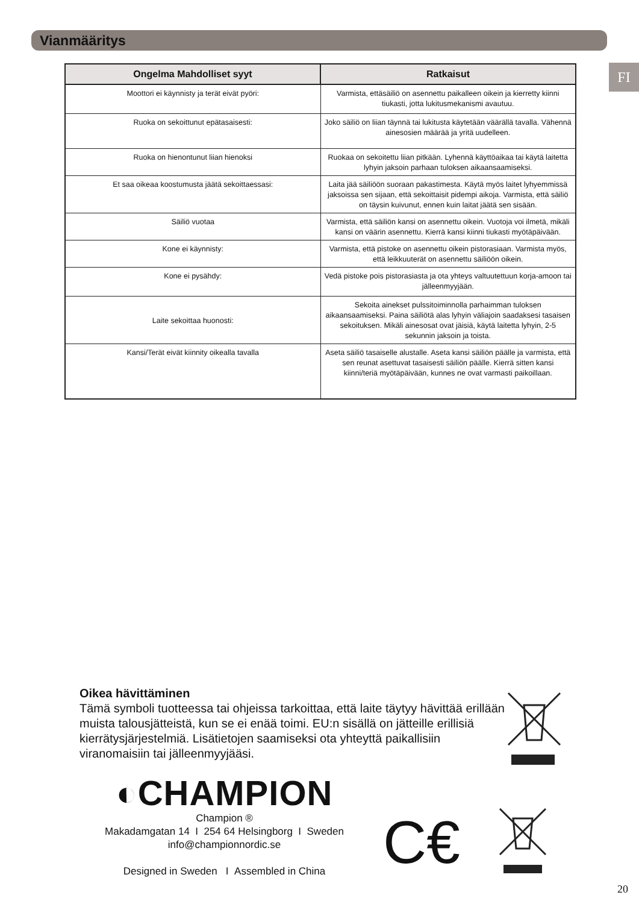Vianmääritys
FI
| Ongelma Mahdolliset syyt | Ratkaisut |
| --- | --- |
| Moottori ei käynnisty ja terät eivät pyöri: | Varmista, ettäsäiliö on asennettu paikalleen oikein ja kierretty kiinni tiukasti, jotta lukitusmekanismi avautuu. |
| Ruoka on sekoittunut epätasaisesti: | Joko säiliö on liian täynnä tai lukitusta käytetään väärällä tavalla. Vähennä ainesosien määrää ja yritä uudelleen. |
| Ruoka on hienontunut liian hienoksi | Ruokaa on sekoitettu liian pitkään. Lyhennä käyttöaikaa tai käytä laitetta lyhyin jaksoin parhaan tuloksen aikaansaamiseksi. |
| Et saa oikeaa koostumusta jäätä sekoittaessasi: | Laita jää säiliöön suoraan pakastimesta. Käytä myös laitet lyhyemmissä jaksoissa sen sijaan, että sekoittaisit pidempi aikoja. Varmista, että säiliö on täysin kuivunut, ennen kuin laitat jäätä sen sisään. |
| Säiliö vuotaa | Varmista, että säiliön kansi on asennettu oikein. Vuotoja voi ilmetä, mikäli kansi on väärin asennettu. Kierrä kansi kiinni tiukasti myötäpäivään. |
| Kone ei käynnisty: | Varmista, että pistoke on asennettu oikein pistorasiaan. Varmista myös, että leikkuuterät on asennettu säiliöön oikein. |
| Kone ei pysähdy: | Vedä pistoke pois pistorasiasta ja ota yhteys valtuutettuun korja-amoon tai jälleenmyyjään. |
| Laite sekoittaa huonosti: | Sekoita ainekset pulssitoiminnolla parhaimman tuloksen aikaansaamiseksi. Paina säiliötä alas lyhyin väliajoin saadaksesi tasaisen sekoituksen. Mikäli ainesosat ovat jäisiä, käytä laitetta lyhyin, 2-5 sekunnin jaksoin ja toista. |
| Kansi/Terät eivät kiinnity oikealla tavalla | Aseta säiliö tasaiselle alustalle. Aseta kansi säiliön päälle ja varmista, että sen reunat asettuvat tasaisesti säiliön päälle. Kierrä sitten kansi kiinni/teriä myötäpäivään, kunnes ne ovat varmasti paikoillaan. |
Oikea hävittäminen
Tämä symboli tuotteessa tai ohjeissa tarkoittaa, että laite täytyy hävittää erillään muista talousjätteistä, kun se ei enää toimi. EU:n sisällä on jätteille erillisiä kierrätysjärjestelmiä. Lisätietojen saamiseksi ota yhteyttä paikallisiin viranomaisiin tai jälleenmyyjääsi.
◐CHAMPION
Champion ®
Makadamgatan 14 I 254 64 Helsingborg I Sweden
info@championnordic.se
Designed in Sweden I Assembled in China
C€
20